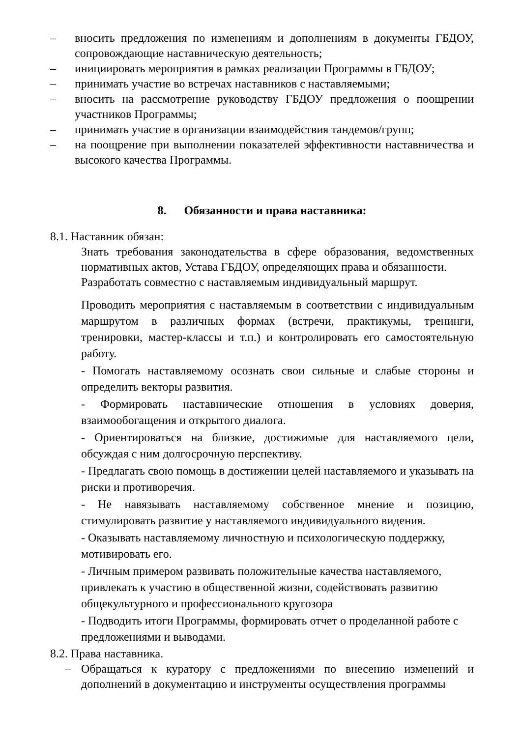– вносить предложения по изменениям и дополнениям в документы ГБДОУ, сопровождающие наставническую деятельность;
– инициировать мероприятия в рамках реализации Программы в ГБДОУ;
– принимать участие во встречах наставников с наставляемыми;
– вносить на рассмотрение руководству ГБДОУ предложения о поощрении участников Программы;
– принимать участие в организации взаимодействия тандемов/групп;
– на поощрение при выполнении показателей эффективности наставничества и высокого качества Программы.
8. Обязанности и права наставника:
8.1. Наставник обязан:
Знать требования законодательства в сфере образования, ведомственных нормативных актов, Устава ГБДОУ, определяющих права и обязанности.
Разработать совместно с наставляемым индивидуальный маршрут.
Проводить мероприятия с наставляемым в соответствии с индивидуальным маршрутом в различных формах (встречи, практикумы, тренинги, тренировки, мастер-классы и т.п.) и контролировать его самостоятельную работу.
- Помогать наставляемому осознать свои сильные и слабые стороны и определить векторы развития.
- Формировать наставнические отношения в условиях доверия, взаимообогащения и открытого диалога.
- Ориентироваться на близкие, достижимые для наставляемого цели, обсуждая с ним долгосрочную перспективу.
- Предлагать свою помощь в достижении целей наставляемого и указывать на риски и противоречия.
- Не навязывать наставляемому собственное мнение и позицию, стимулировать развитие у наставляемого индивидуального видения.
- Оказывать наставляемому личностную и психологическую поддержку, мотивировать его.
- Личным примером развивать положительные качества наставляемого, привлекать к участию в общественной жизни, содействовать развитию общекультурного и профессионального кругозора
- Подводить итоги Программы, формировать отчет о проделанной работе с предложениями и выводами.
8.2. Права наставника.
– Обращаться к куратору с предложениями по внесению изменений и дополнений в документацию и инструменты осуществления программы